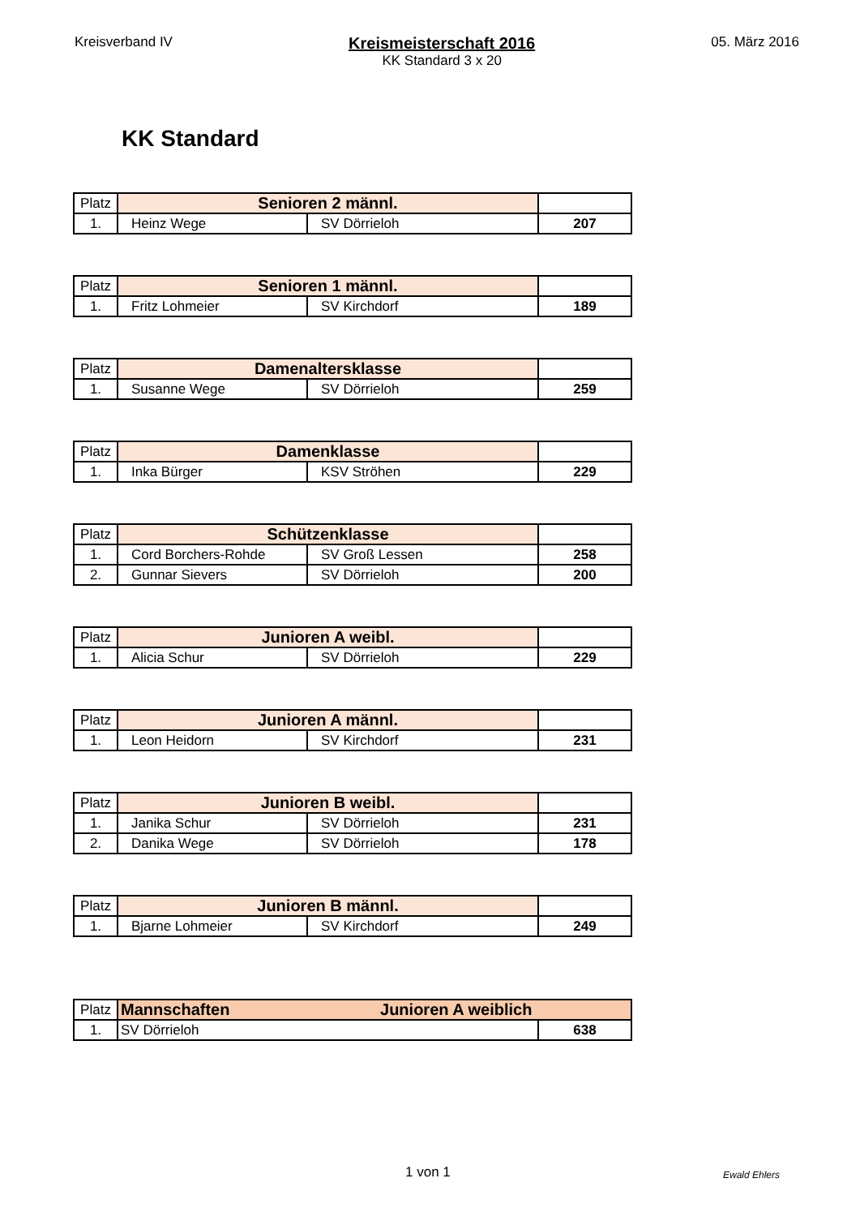Kreisverband IV
Kreismeisterschaft 2016
KK Standard 3 x 20
05. März 2016
KK Standard
| Platz | Senioren 2 männl. | | |
| 1. | Heinz Wege | SV Dörrieloh | 207 |
| Platz | Senioren 1 männl. | | |
| 1. | Fritz Lohmeier | SV Kirchdorf | 189 |
| Platz | Damenaltersklasse | | |
| 1. | Susanne Wege | SV Dörrieloh | 259 |
| Platz | Damenklasse | | |
| 1. | Inka Bürger | KSV Ströhen | 229 |
| Platz | Schützenklasse | | |
| 1. | Cord Borchers-Rohde | SV Groß Lessen | 258 |
| 2. | Gunnar Sievers | SV Dörrieloh | 200 |
| Platz | Junioren A weibl. | | |
| 1. | Alicia Schur | SV Dörrieloh | 229 |
| Platz | Junioren A männl. | | |
| 1. | Leon Heidorn | SV Kirchdorf | 231 |
| Platz | Junioren B weibl. | | |
| 1. | Janika Schur | SV Dörrieloh | 231 |
| 2. | Danika Wege | SV Dörrieloh | 178 |
| Platz | Junioren B männl. | | |
| 1. | Bjarne Lohmeier | SV Kirchdorf | 249 |
| Platz | Mannschaften Junioren A weiblich | |
| 1. | SV Dörrieloh | 638 |
1 von 1 Ewald Ehlers